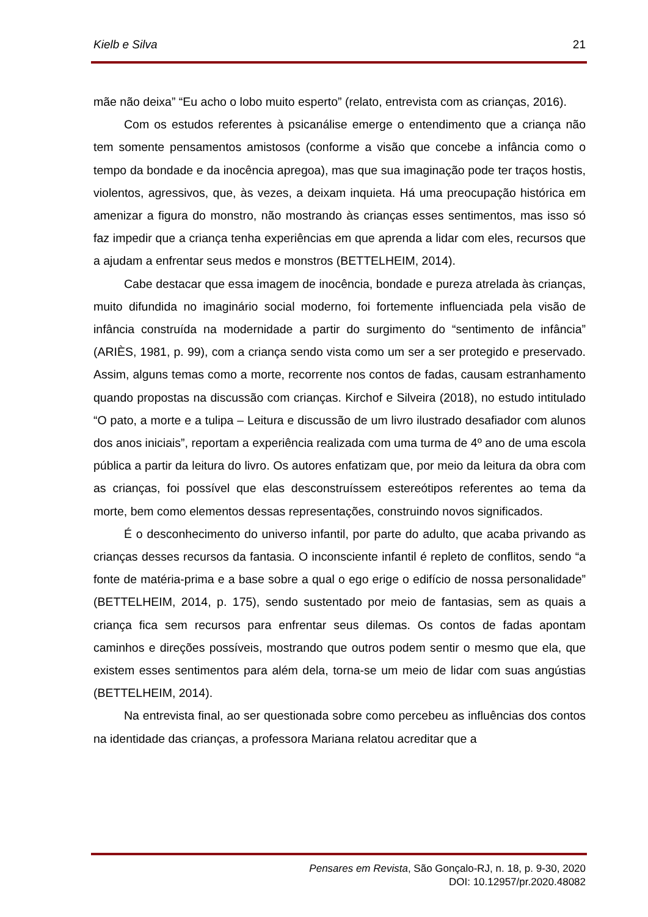Kielb e Silva 21
mãe não deixa” “Eu acho o lobo muito esperto” (relato, entrevista com as crianças, 2016).
Com os estudos referentes à psicanálise emerge o entendimento que a criança não tem somente pensamentos amistosos (conforme a visão que concebe a infância como o tempo da bondade e da inocência apregoa), mas que sua imaginação pode ter traços hostis, violentos, agressivos, que, às vezes, a deixam inquieta. Há uma preocupação histórica em amenizar a figura do monstro, não mostrando às crianças esses sentimentos, mas isso só faz impedir que a criança tenha experiências em que aprenda a lidar com eles, recursos que a ajudam a enfrentar seus medos e monstros (BETTELHEIM, 2014).
Cabe destacar que essa imagem de inocência, bondade e pureza atrelada às crianças, muito difundida no imaginário social moderno, foi fortemente influenciada pela visão de infância construída na modernidade a partir do surgimento do “sentimento de infância” (ARIÈS, 1981, p. 99), com a criança sendo vista como um ser a ser protegido e preservado. Assim, alguns temas como a morte, recorrente nos contos de fadas, causam estranhamento quando propostas na discussão com crianças. Kirchof e Silveira (2018), no estudo intitulado “O pato, a morte e a tulipa – Leitura e discussão de um livro ilustrado desafiador com alunos dos anos iniciais”, reportam a experiência realizada com uma turma de 4º ano de uma escola pública a partir da leitura do livro. Os autores enfatizam que, por meio da leitura da obra com as crianças, foi possível que elas desconstruíssem estereótipos referentes ao tema da morte, bem como elementos dessas representações, construindo novos significados.
É o desconhecimento do universo infantil, por parte do adulto, que acaba privando as crianças desses recursos da fantasia. O inconsciente infantil é repleto de conflitos, sendo “a fonte de matéria-prima e a base sobre a qual o ego erige o edifício de nossa personalidade” (BETTELHEIM, 2014, p. 175), sendo sustentado por meio de fantasias, sem as quais a criança fica sem recursos para enfrentar seus dilemas. Os contos de fadas apontam caminhos e direções possíveis, mostrando que outros podem sentir o mesmo que ela, que existem esses sentimentos para além dela, torna-se um meio de lidar com suas angústias (BETTELHEIM, 2014).
Na entrevista final, ao ser questionada sobre como percebeu as influências dos contos na identidade das crianças, a professora Mariana relatou acreditar que a
Pensares em Revista, São Gonçalo-RJ, n. 18, p. 9-30, 2020
DOI: 10.12957/pr.2020.48082